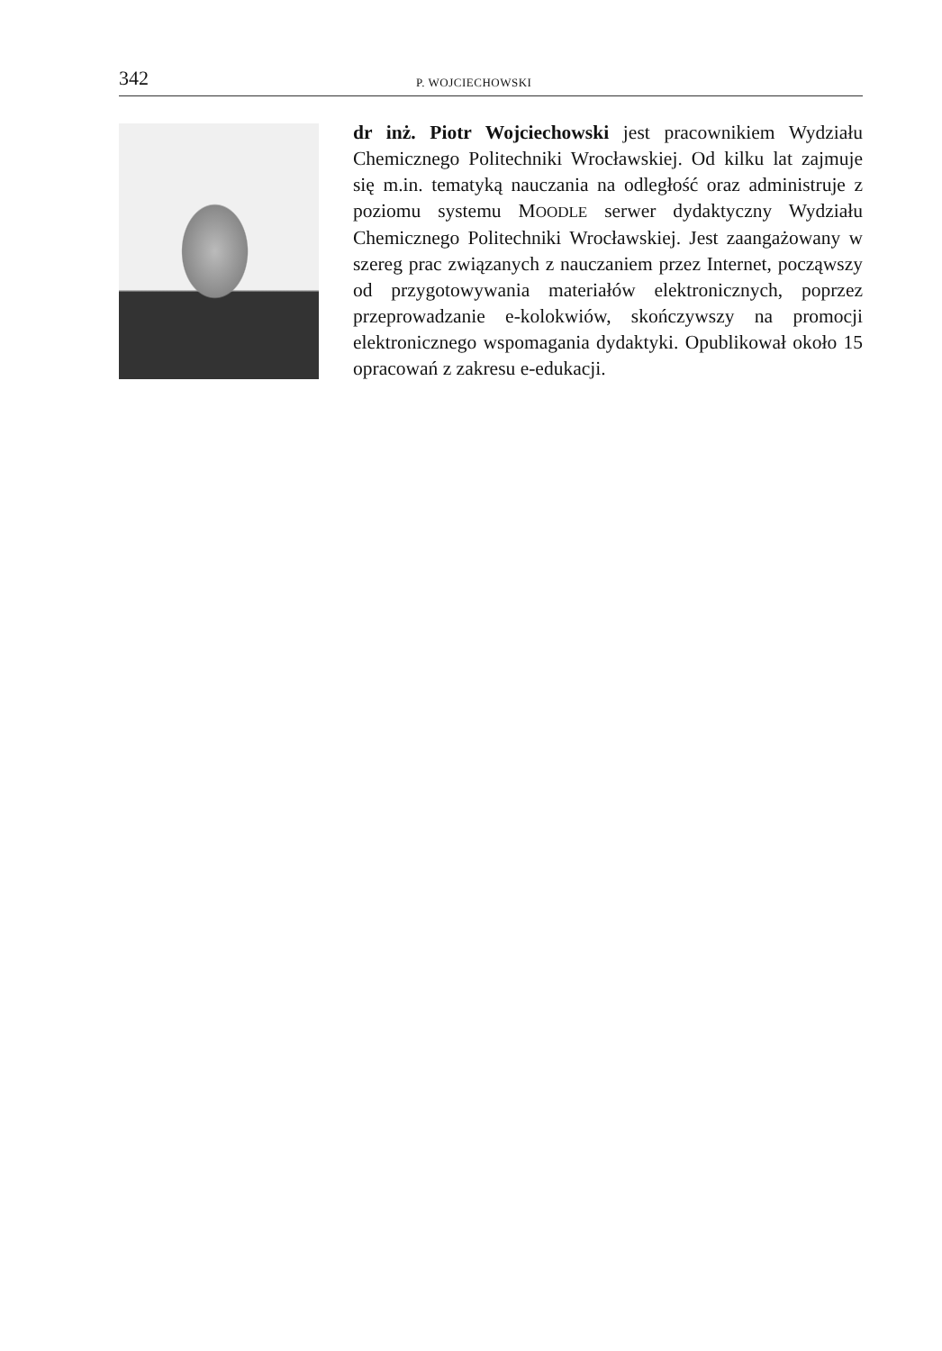342 P. WOJCIECHOWSKI
dr inż. Piotr Wojciechowski jest pracownikiem Wydziału Chemicznego Politechniki Wrocławskiej. Od kilku lat zajmuje się m.in. tematyką nauczania na odległość oraz administruje z poziomu systemu MOODLE serwer dydaktyczny Wydziału Chemicznego Politechniki Wrocławskiej. Jest zaangażowany w szereg prac związanych z nauczaniem przez Internet, począwszy od przygotowywania materiałów elektronicznych, poprzez przeprowadzanie e-kolokwiów, skończywszy na promocji elektronicznego wspomagania dydaktyki. Opublikował około 15 opracowań z zakresu e-edukacji.